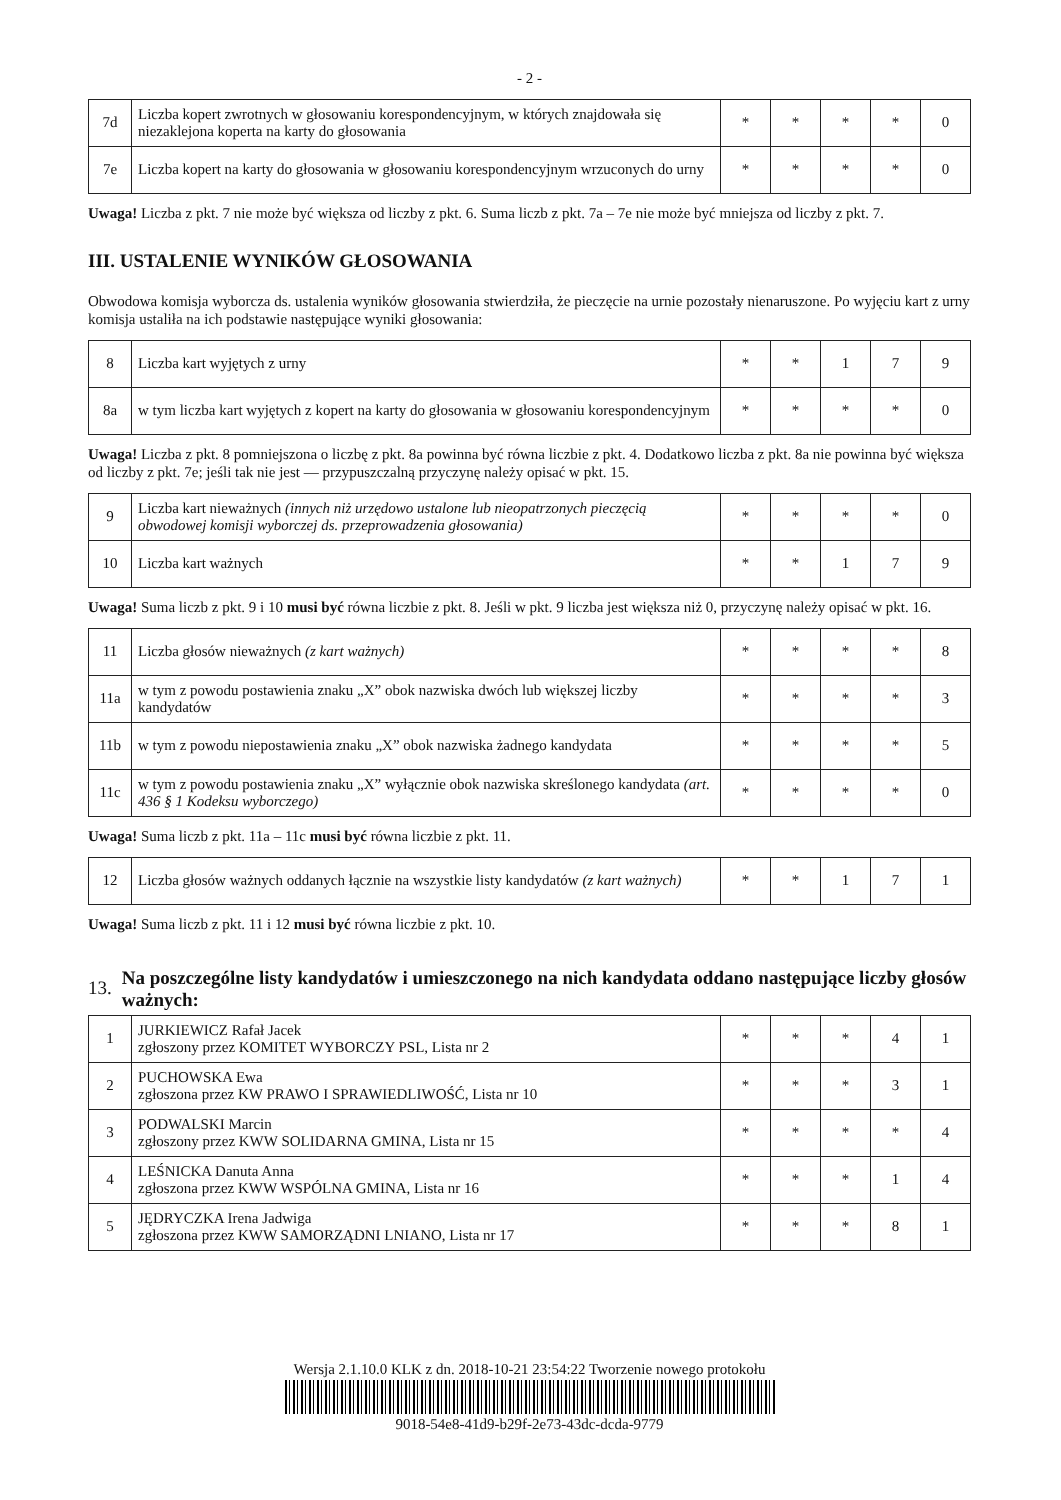- 2 -
| 7d | Liczba kopert zwrotnych w głosowaniu korespondencyjnym, w których znajdowała się niezaklejona koperta na karty do głosowania | * | * | * | * | 0 |
| 7e | Liczba kopert na karty do głosowania w głosowaniu korespondencyjnym wrzuconych do urny | * | * | * | * | 0 |
Uwaga! Liczba z pkt. 7 nie może być większa od liczby z pkt. 6. Suma liczb z pkt. 7a – 7e nie może być mniejsza od liczby z pkt. 7.
III. USTALENIE WYNIKÓW GŁOSOWANIA
Obwodowa komisja wyborcza ds. ustalenia wyników głosowania stwierdziła, że pieczęcie na urnie pozostały nienaruszone. Po wyjęciu kart z urny komisja ustaliła na ich podstawie następujące wyniki głosowania:
| 8 | Liczba kart wyjętych z urny | * | * | 1 | 7 | 9 |
| 8a | w tym liczba kart wyjętych z kopert na karty do głosowania w głosowaniu korespondencyjnym | * | * | * | * | 0 |
Uwaga! Liczba z pkt. 8 pomniejszona o liczbę z pkt. 8a powinna być równa liczbie z pkt. 4. Dodatkowo liczba z pkt. 8a nie powinna być większa od liczby z pkt. 7e; jeśli tak nie jest — przypuszczalną przyczynę należy opisać w pkt. 15.
| 9 | Liczba kart nieważnych (innych niż urzędowo ustalone lub nieopatrzonych pieczęcią obwodowej komisji wyborczej ds. przeprowadzenia głosowania) | * | * | * | * | 0 |
| 10 | Liczba kart ważnych | * | * | 1 | 7 | 9 |
Uwaga! Suma liczb z pkt. 9 i 10 musi być równa liczbie z pkt. 8. Jeśli w pkt. 9 liczba jest większa niż 0, przyczynę należy opisać w pkt. 16.
| 11 | Liczba głosów nieważnych (z kart ważnych) | * | * | * | * | 8 |
| 11a | w tym z powodu postawienia znaku „X” obok nazwiska dwóch lub większej liczby kandydatów | * | * | * | * | 3 |
| 11b | w tym z powodu niepostawienia znaku „X” obok nazwiska żadnego kandydata | * | * | * | * | 5 |
| 11c | w tym z powodu postawienia znaku „X” wyłącznie obok nazwiska skreślonego kandydata (art. 436 § 1 Kodeksu wyborczego) | * | * | * | * | 0 |
Uwaga! Suma liczb z pkt. 11a – 11c musi być równa liczbie z pkt. 11.
| 12 | Liczba głosów ważnych oddanych łącznie na wszystkie listy kandydatów (z kart ważnych) | * | * | 1 | 7 | 1 |
Uwaga! Suma liczb z pkt. 11 i 12 musi być równa liczbie z pkt. 10.
13.
Na poszczególne listy kandydatów i umieszczonego na nich kandydata oddano następujące liczby głosów ważnych:
| 1 | JURKIEWICZ Rafał Jacek zgłoszony przez KOMITET WYBORCZY PSL, Lista nr 2 | * | * | * | 4 | 1 |
| 2 | PUCHOWSKA Ewa zgłoszona przez KW PRAWO I SPRAWIEDLIWOŚĆ, Lista nr 10 | * | * | * | 3 | 1 |
| 3 | PODWALSKI Marcin zgłoszony przez KWW SOLIDARNA GMINA, Lista nr 15 | * | * | * | * | 4 |
| 4 | LEŚNICKA Danuta Anna zgłoszona przez KWW WSPÓLNA GMINA, Lista nr 16 | * | * | * | 1 | 4 |
| 5 | JĘDRYCZKA Irena Jadwiga zgłoszona przez KWW SAMORZĄDNI LNIANO, Lista nr 17 | * | * | * | 8 | 1 |
Wersja 2.1.10.0 KLK z dn. 2018-10-21 23:54:22 Tworzenie nowego protokołu
9018-54e8-41d9-b29f-2e73-43dc-dcda-9779